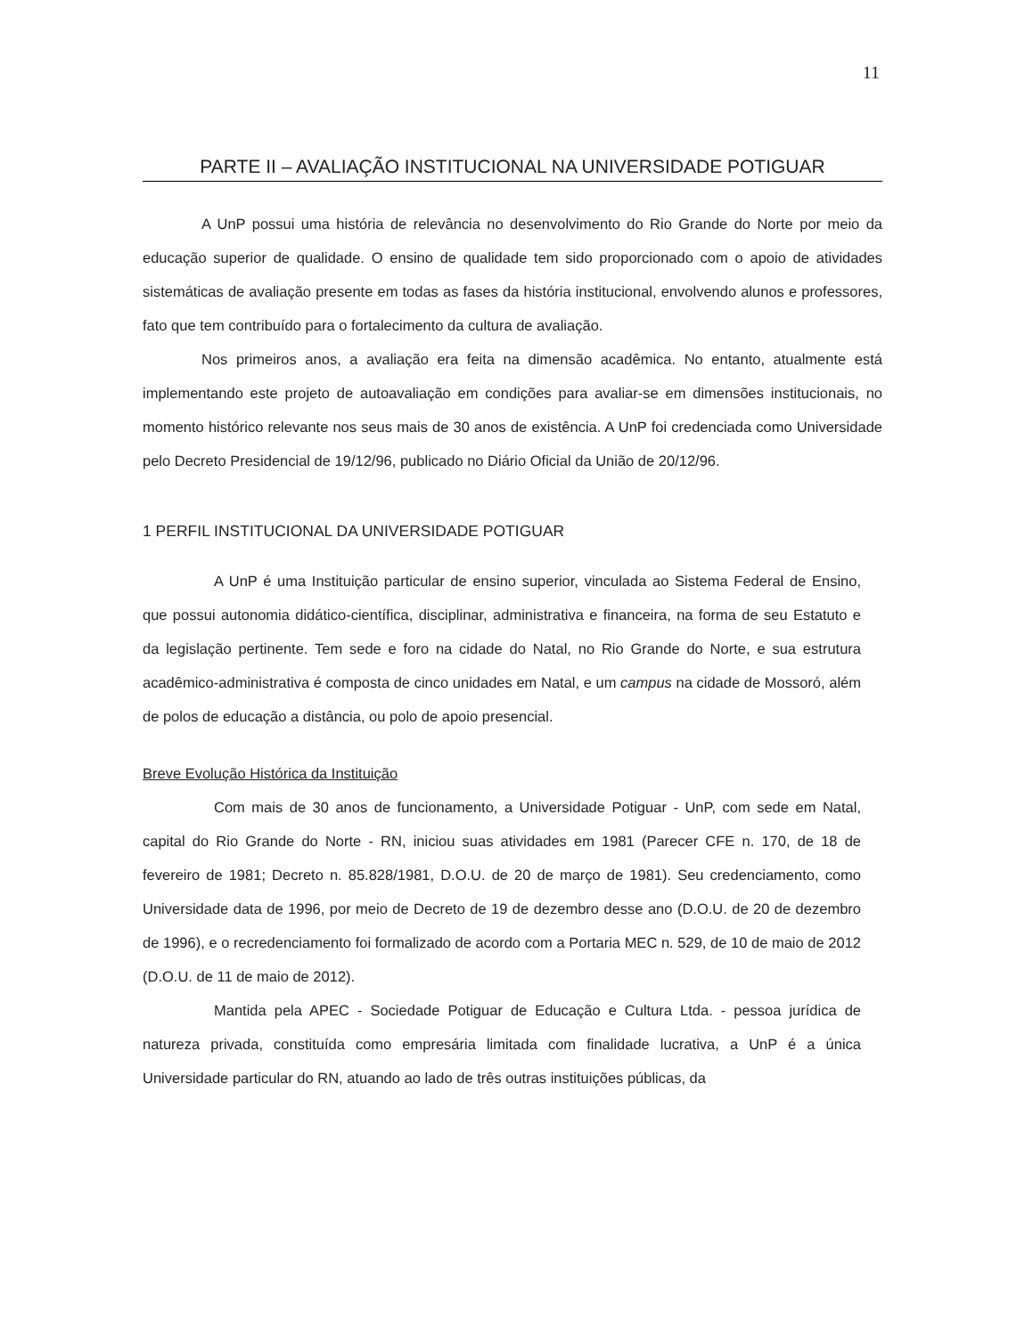11
PARTE II – AVALIAÇÃO INSTITUCIONAL NA UNIVERSIDADE POTIGUAR
A UnP possui uma história de relevância no desenvolvimento do Rio Grande do Norte por meio da educação superior de qualidade. O ensino de qualidade tem sido proporcionado com o apoio de atividades sistemáticas de avaliação presente em todas as fases da história institucional, envolvendo alunos e professores, fato que tem contribuído para o fortalecimento da cultura de avaliação.
Nos primeiros anos, a avaliação era feita na dimensão acadêmica. No entanto, atualmente está implementando este projeto de autoavaliação em condições para avaliar-se em dimensões institucionais, no momento histórico relevante nos seus mais de 30 anos de existência. A UnP foi credenciada como Universidade pelo Decreto Presidencial de 19/12/96, publicado no Diário Oficial da União de 20/12/96.
1 PERFIL INSTITUCIONAL DA UNIVERSIDADE POTIGUAR
A UnP é uma Instituição particular de ensino superior, vinculada ao Sistema Federal de Ensino, que possui autonomia didático-científica, disciplinar, administrativa e financeira, na forma de seu Estatuto e da legislação pertinente. Tem sede e foro na cidade do Natal, no Rio Grande do Norte, e sua estrutura acadêmico-administrativa é composta de cinco unidades em Natal, e um campus na cidade de Mossoró, além de polos de educação a distância, ou polo de apoio presencial.
Breve Evolução Histórica da Instituição
Com mais de 30 anos de funcionamento, a Universidade Potiguar - UnP, com sede em Natal, capital do Rio Grande do Norte - RN, iniciou suas atividades em 1981 (Parecer CFE n. 170, de 18 de fevereiro de 1981; Decreto n. 85.828/1981, D.O.U. de 20 de março de 1981). Seu credenciamento, como Universidade data de 1996, por meio de Decreto de 19 de dezembro desse ano (D.O.U. de 20 de dezembro de 1996), e o recredenciamento foi formalizado de acordo com a Portaria MEC n. 529, de 10 de maio de 2012 (D.O.U. de 11 de maio de 2012).
Mantida pela APEC - Sociedade Potiguar de Educação e Cultura Ltda. - pessoa jurídica de natureza privada, constituída como empresária limitada com finalidade lucrativa, a UnP é a única Universidade particular do RN, atuando ao lado de três outras instituições públicas, da